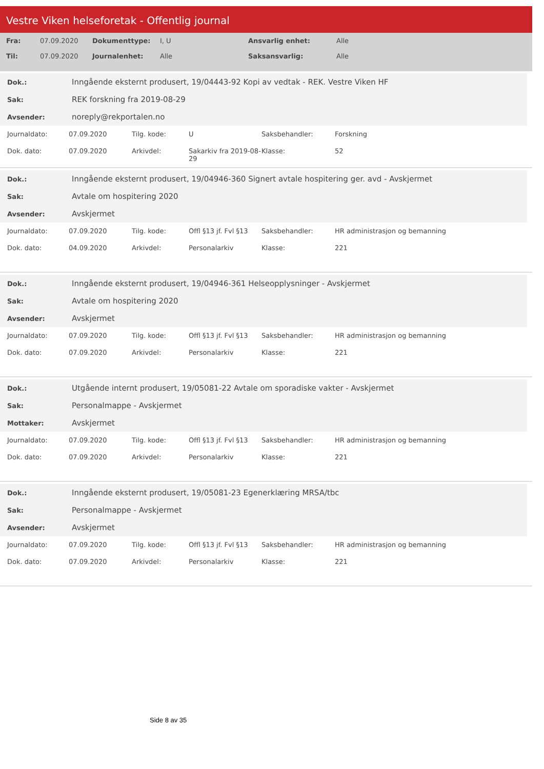Vestre Viken helseforetak - Offentlig journal
| Fra: | 07.09.2020 | Dokumenttype: | I, U | Ansvarlig enhet: | Alle |
| Til: | 07.09.2020 | Journalenhet: | Alle | Saksansvarlig: | Alle |
| Dok.: | Inngående eksternt produsert, 19/04443-92 Kopi av vedtak - REK. Vestre Viken HF |
| Sak: | REK forskning fra 2019-08-29 |
| Avsender: | noreply@rekportalen.no |
| Journaldato: | 07.09.2020 | Tilg. kode: | U | Saksbehandler: | Forskning |
| Dok. dato: | 07.09.2020 | Arkivdel: | Sakarkiv fra 2019-08-29 | Klasse: | 52 |
| Dok.: | Inngående eksternt produsert, 19/04946-360 Signert avtale hospitering ger. avd - Avskjermet |
| Sak: | Avtale om hospitering 2020 |
| Avsender: | Avskjermet |
| Journaldato: | 07.09.2020 | Tilg. kode: | Offl §13 jf. Fvl §13 | Saksbehandler: | HR administrasjon og bemanning |
| Dok. dato: | 04.09.2020 | Arkivdel: | Personalarkiv | Klasse: | 221 |
| Dok.: | Inngående eksternt produsert, 19/04946-361 Helseopplysninger - Avskjermet |
| Sak: | Avtale om hospitering 2020 |
| Avsender: | Avskjermet |
| Journaldato: | 07.09.2020 | Tilg. kode: | Offl §13 jf. Fvl §13 | Saksbehandler: | HR administrasjon og bemanning |
| Dok. dato: | 07.09.2020 | Arkivdel: | Personalarkiv | Klasse: | 221 |
| Dok.: | Utgående internt produsert, 19/05081-22 Avtale om sporadiske vakter - Avskjermet |
| Sak: | Personalmappe - Avskjermet |
| Mottaker: | Avskjermet |
| Journaldato: | 07.09.2020 | Tilg. kode: | Offl §13 jf. Fvl §13 | Saksbehandler: | HR administrasjon og bemanning |
| Dok. dato: | 07.09.2020 | Arkivdel: | Personalarkiv | Klasse: | 221 |
| Dok.: | Inngående eksternt produsert, 19/05081-23 Egenerklæring MRSA/tbc |
| Sak: | Personalmappe - Avskjermet |
| Avsender: | Avskjermet |
| Journaldato: | 07.09.2020 | Tilg. kode: | Offl §13 jf. Fvl §13 | Saksbehandler: | HR administrasjon og bemanning |
| Dok. dato: | 07.09.2020 | Arkivdel: | Personalarkiv | Klasse: | 221 |
Side 8 av 35